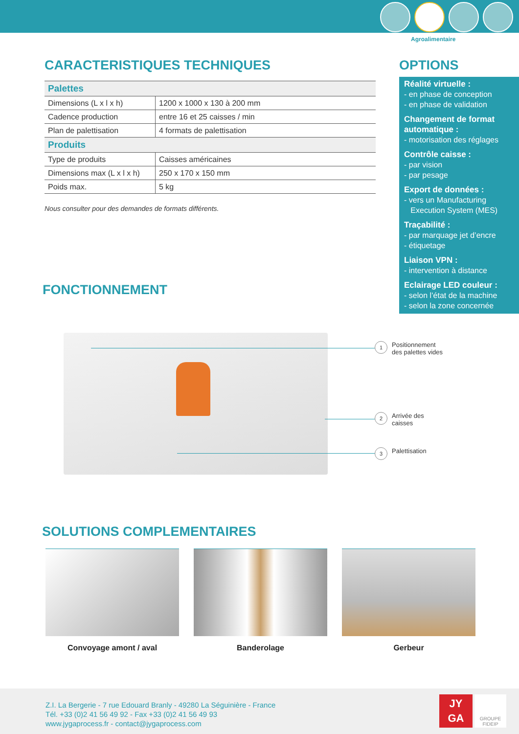Agroalimentaire
CARACTERISTIQUES TECHNIQUES
| Palettes | |
| Dimensions (L x l x h) | 1200 x 1000 x 130 à 200 mm |
| Cadence production | entre 16 et 25 caisses / min |
| Plan de palettisation | 4 formats de palettisation |
| Produits | |
| Type de produits | Caisses américaines |
| Dimensions max (L x l x h) | 250 x 170 x 150 mm |
| Poids max. | 5 kg |
Nous consulter pour des demandes de formats différents.
OPTIONS
Réalité virtuelle :
- en phase de conception
- en phase de validation
Changement de format automatique :
- motorisation des réglages
Contrôle caisse :
- par vision
- par pesage
Export de données :
- vers un Manufacturing
Execution System (MES)
Traçabilité :
- par marquage jet d’encre
- étiquetage
Liaison VPN :
- intervention à distance
Eclairage LED couleur :
- selon l’état de la machine
- selon la zone concernée
FONCTIONNEMENT
1 Positionnement
des palettes vides
2 Arrivée des
caisses
3 Palettisation
SOLUTIONS COMPLEMENTAIRES
Convoyage amont / aval Banderolage Gerbeur
Z.I. La Bergerie - 7 rue Edouard Branly - 49280 La Séguinière - France
Tél. +33 (0)2 41 56 49 92 - Fax +33 (0)2 41 56 49 93
www.jygaprocess.fr - contact@jygaprocess.com
JY
GA
GROUPE
FIDEIP